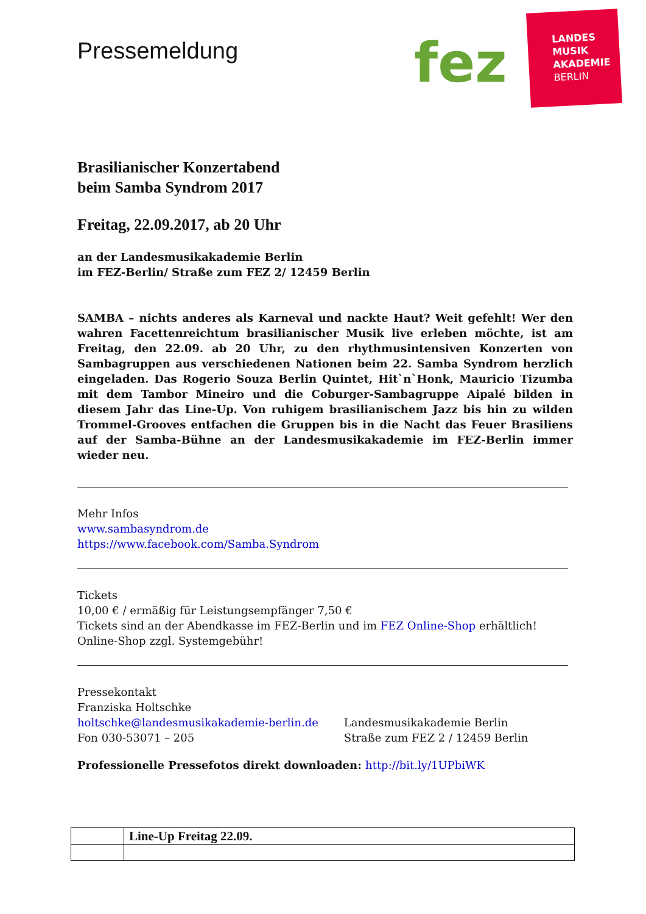Pressemeldung fez
LANDES
MUSIK
AKADEMIE
BERLIN
Brasilianischer Konzertabend
beim Samba Syndrom 2017
Freitag, 22.09.2017, ab 20 Uhr
an der Landesmusikakademie Berlin
im FEZ-Berlin/ Straße zum FEZ 2/ 12459 Berlin
SAMBA – nichts anderes als Karneval und nackte Haut? Weit gefehlt! Wer den wahren Facettenreichtum brasilianischer Musik live erleben möchte, ist am Freitag, den 22.09. ab 20 Uhr, zu den rhythmusintensiven Konzerten von Sambagruppen aus verschiedenen Nationen beim 22. Samba Syndrom herzlich eingeladen. Das Rogerio Souza Berlin Quintet, Hit`n`Honk, Mauricio Tizumba mit dem Tambor Mineiro und die Coburger-Sambagruppe Aipalé bilden in diesem Jahr das Line-Up. Von ruhigem brasilianischem Jazz bis hin zu wilden Trommel-Grooves entfachen die Gruppen bis in die Nacht das Feuer Brasiliens auf der Samba-Bühne an der Landesmusikakademie im FEZ-Berlin immer wieder neu.
Mehr Infos
www.sambasyndrom.de
https://www.facebook.com/Samba.Syndrom
Tickets
10,00 € / ermäßig für Leistungsempfänger 7,50 €
Tickets sind an der Abendkasse im FEZ-Berlin und im FEZ Online-Shop erhältlich!
Online-Shop zzgl. Systemgebühr!
Pressekontakt
Franziska Holtschke
holtschke@landesmusikakademie-berlin.de
Fon 030-53071 – 205
Landesmusikakademie Berlin
Straße zum FEZ 2 / 12459 Berlin
Professionelle Pressefotos direkt downloaden: http://bit.ly/1UPbiWK
| | Line-Up Freitag 22.09. |